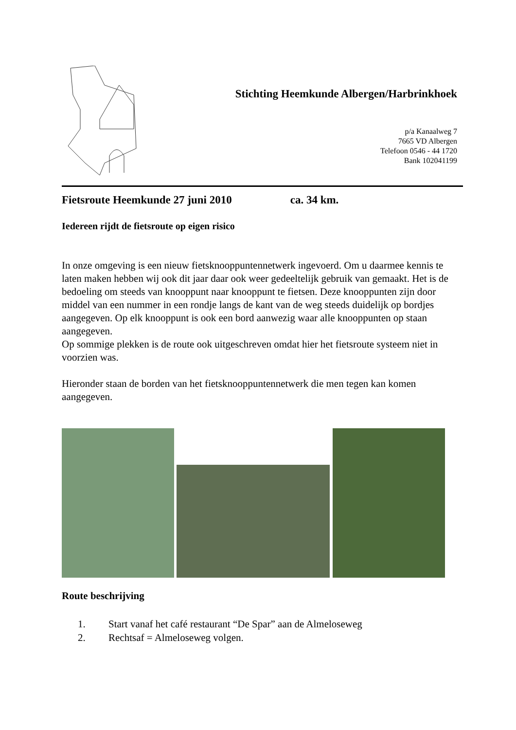Stichting Heemkunde Albergen/Harbrinkhoek
p/a Kanaalweg 7
7665 VD Albergen
Telefoon 0546 - 44 1720
Bank 102041199
Fietsroute Heemkunde 27 juni 2010 ca. 34 km.
Iedereen rijdt de fietsroute op eigen risico
In onze omgeving is een nieuw fietsknooppuntennetwerk ingevoerd. Om u daarmee kennis te laten maken hebben wij ook dit jaar daar ook weer gedeeltelijk gebruik van gemaakt. Het is de bedoeling om steeds van knooppunt naar knooppunt te fietsen. Deze knooppunten zijn door middel van een nummer in een rondje langs de kant van de weg steeds duidelijk op bordjes aangegeven. Op elk knooppunt is ook een bord aanwezig waar alle knooppunten op staan aangegeven.
Op sommige plekken is de route ook uitgeschreven omdat hier het fietsroute systeem niet in voorzien was.
Hieronder staan de borden van het fietsknooppuntennetwerk die men tegen kan komen aangegeven.
Route beschrijving
1. Start vanaf het café restaurant “De Spar” aan de Almeloseweg
2. Rechtsaf = Almeloseweg volgen.